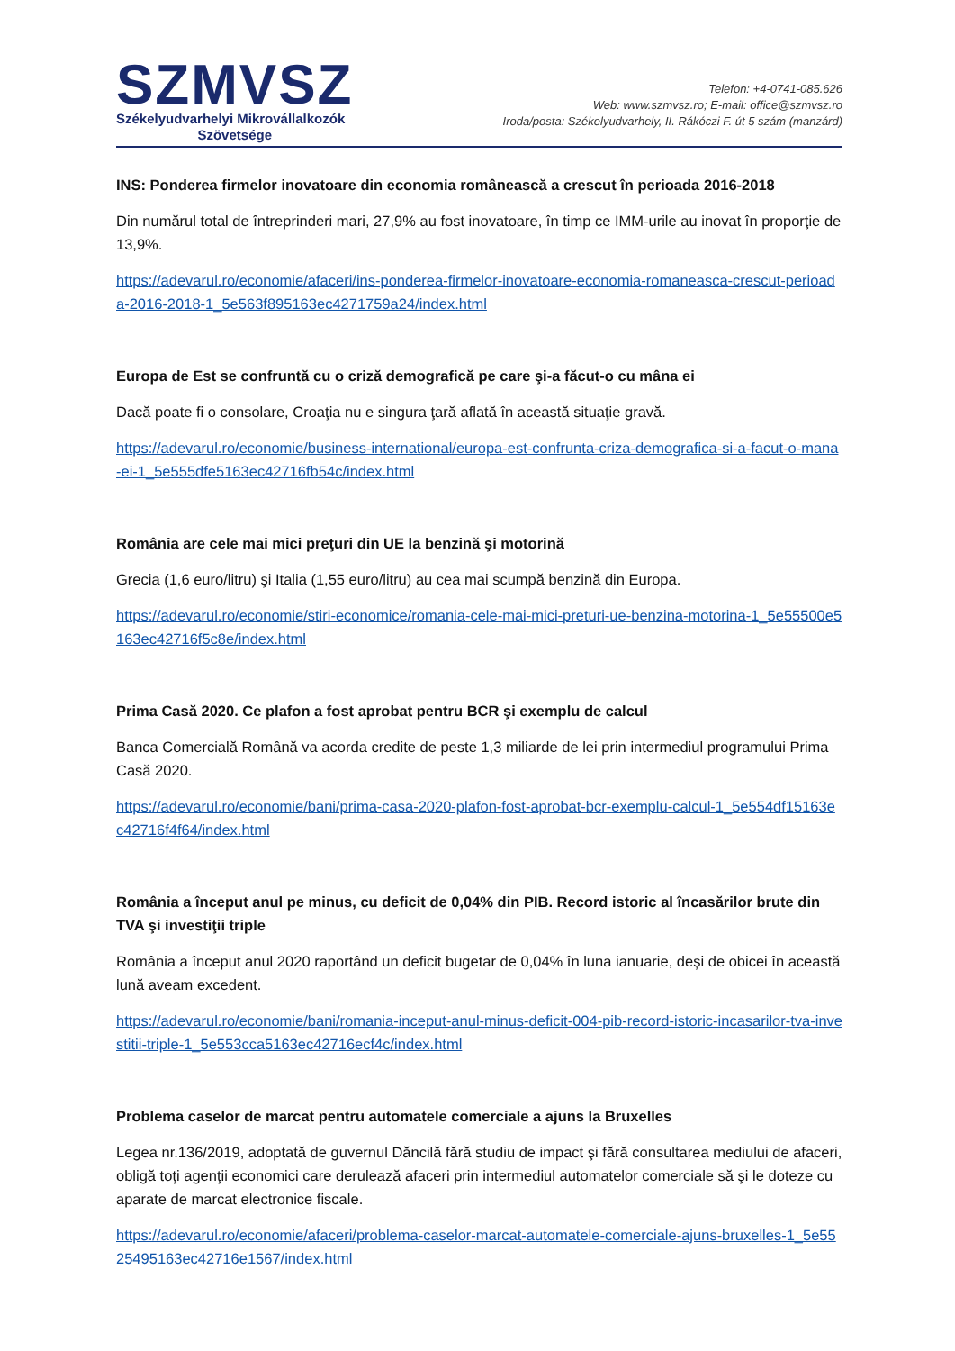SZMVSZ
Székelyudvarhelyi Mikrovállalkozók
Szövetsége
Telefon: +4-0741-085.626
Web: www.szmvsz.ro; E-mail: office@szmvsz.ro
Iroda/posta: Székelyudvarhely, II. Rákóczi F. út 5 szám (manzárd)
INS: Ponderea firmelor inovatoare din economia românească a crescut în perioada 2016-2018
Din numărul total de întreprinderi mari, 27,9% au fost inovatoare, în timp ce IMM-urile au inovat în proporţie de 13,9%.
https://adevarul.ro/economie/afaceri/ins-ponderea-firmelor-inovatoare-economia-romaneasca-crescut-perioada-2016-2018-1_5e563f895163ec4271759a24/index.html
Europa de Est se confruntă cu o criză demografică pe care şi-a făcut-o cu mâna ei
Dacă poate fi o consolare, Croaţia nu e singura ţară aflată în această situaţie gravă.
https://adevarul.ro/economie/business-international/europa-est-confrunta-criza-demografica-si-a-facut-o-mana-ei-1_5e555dfe5163ec42716fb54c/index.html
România are cele mai mici preţuri din UE la benzină şi motorină
Grecia (1,6 euro/litru) şi Italia (1,55 euro/litru) au cea mai scumpă benzină din Europa.
https://adevarul.ro/economie/stiri-economice/romania-cele-mai-mici-preturi-ue-benzina-motorina-1_5e55500e5163ec42716f5c8e/index.html
Prima Casă 2020. Ce plafon a fost aprobat pentru BCR şi exemplu de calcul
Banca Comercială Română va acorda credite de peste 1,3 miliarde de lei prin intermediul programului Prima Casă 2020.
https://adevarul.ro/economie/bani/prima-casa-2020-plafon-fost-aprobat-bcr-exemplu-calcul-1_5e554df15163ec42716f4f64/index.html
România a început anul pe minus, cu deficit de 0,04% din PIB. Record istoric al încasărilor brute din TVA şi investiţii triple
România a început anul 2020 raportând un deficit bugetar de 0,04% în luna ianuarie, deşi de obicei în această lună aveam excedent.
https://adevarul.ro/economie/bani/romania-inceput-anul-minus-deficit-004-pib-record-istoric-incasarilor-tva-investitii-triple-1_5e553cca5163ec42716ecf4c/index.html
Problema caselor de marcat pentru automatele comerciale a ajuns la Bruxelles
Legea nr.136/2019, adoptată de guvernul Dăncilă fără studiu de impact şi fără consultarea mediului de afaceri, obligă toţi agenţii economici care derulează afaceri prin intermediul automatelor comerciale să şi le doteze cu aparate de marcat electronice fiscale.
https://adevarul.ro/economie/afaceri/problema-caselor-marcat-automatele-comerciale-ajuns-bruxelles-1_5e5525495163ec42716e1567/index.html